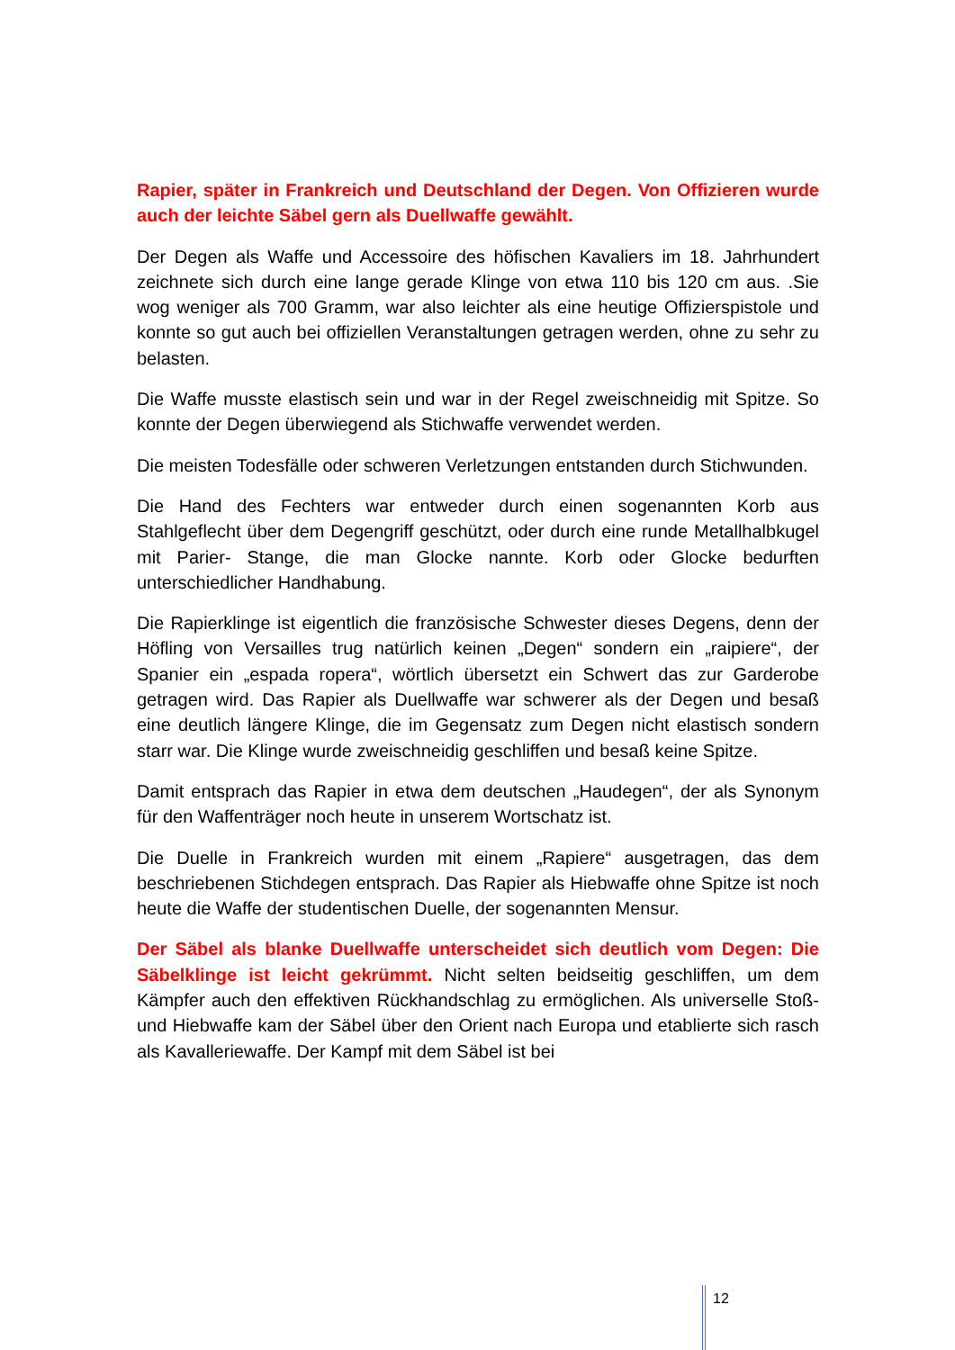Rapier, später in Frankreich und Deutschland der Degen. Von Offizieren wurde auch der leichte Säbel gern als Duellwaffe gewählt.
Der Degen als Waffe und Accessoire des höfischen Kavaliers im 18. Jahrhundert zeichnete sich durch eine lange gerade Klinge von etwa 110 bis 120 cm aus. .Sie wog weniger als 700 Gramm, war also leichter als eine heutige Offizierspistole und konnte so gut auch bei offiziellen Veranstaltungen getragen werden, ohne zu sehr zu belasten.
Die Waffe musste elastisch sein und war in der Regel zweischneidig mit Spitze. So konnte der Degen überwiegend als Stichwaffe verwendet werden.
Die meisten Todesfälle oder schweren Verletzungen entstanden durch Stichwunden.
Die Hand des Fechters war entweder durch einen sogenannten Korb aus Stahlgeflecht über dem Degengriff geschützt, oder durch eine runde Metallhalbkugel mit Parier- Stange, die man Glocke nannte. Korb oder Glocke bedurften unterschiedlicher Handhabung.
Die Rapierklinge ist eigentlich die französische Schwester dieses Degens, denn der Höfling von Versailles trug natürlich keinen „Degen“ sondern ein „raipiere“, der Spanier ein „espada ropera“, wörtlich übersetzt ein Schwert das zur Garderobe getragen wird. Das Rapier als Duellwaffe war schwerer als der Degen und besaß eine deutlich längere Klinge, die im Gegensatz zum Degen nicht elastisch sondern starr war. Die Klinge wurde zweischneidig geschliffen und besaß keine Spitze.
Damit entsprach das Rapier in etwa dem deutschen „Haudegen“, der als Synonym für den Waffenträger noch heute in unserem Wortschatz ist.
Die Duelle in Frankreich wurden mit einem „Rapiere“ ausgetragen, das dem beschriebenen Stichdegen entsprach. Das Rapier als Hiebwaffe ohne Spitze ist noch heute die Waffe der studentischen Duelle, der sogenannten Mensur.
Der Säbel als blanke Duellwaffe unterscheidet sich deutlich vom Degen: Die Säbelklinge ist leicht gekrümmt. Nicht selten beidseitig geschliffen, um dem Kämpfer auch den effektiven Rückhandschlag zu ermöglichen. Als universelle Stoß- und Hiebwaffe kam der Säbel über den Orient nach Europa und etablierte sich rasch als Kavalleriewaffe. Der Kampf mit dem Säbel ist bei
12